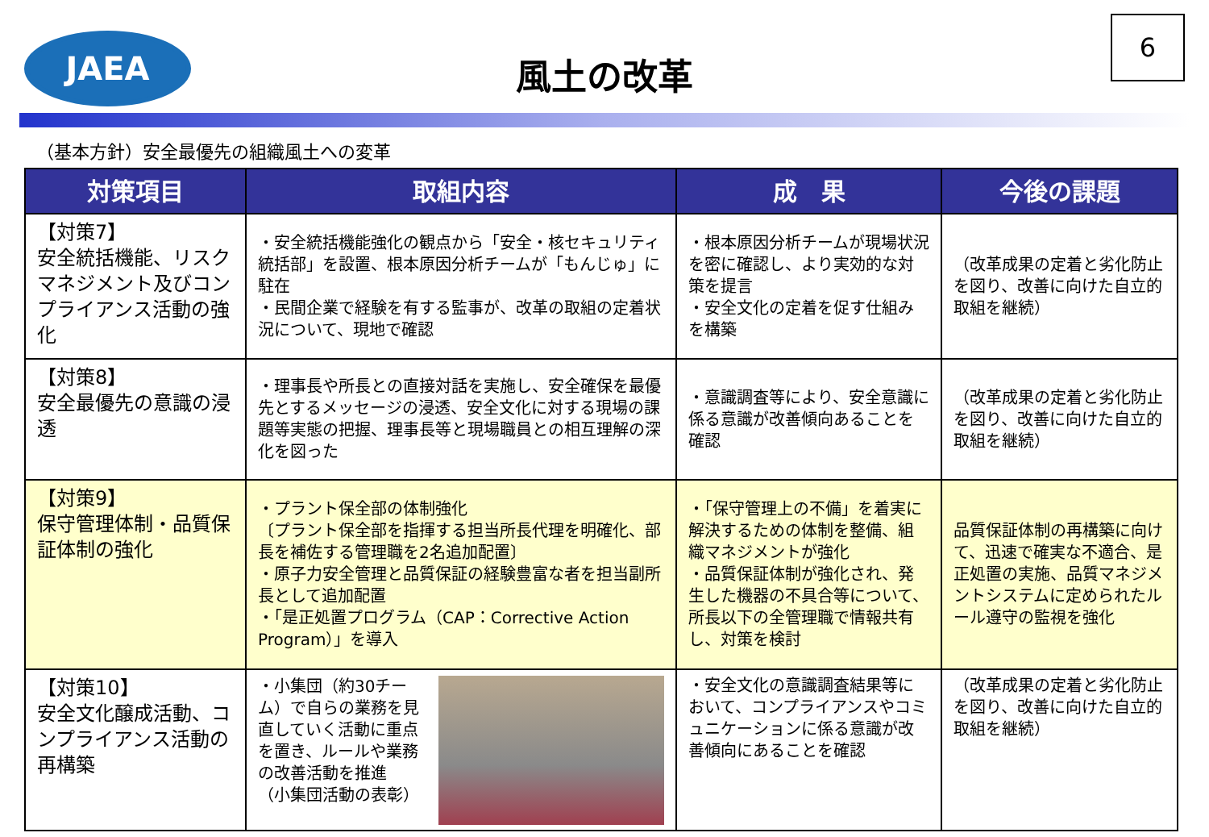JAEA
風土の改革
6
（基本方針）安全最優先の組織風土への変革
| 対策項目 | 取組内容 | 成 果 | 今後の課題 |
| --- | --- | --- | --- |
| 【対策7】 安全統括機能、リスクマネジメント及びコンプライアンス活動の強化 | ・安全統括機能強化の観点から「安全・核セキュリティ統括部」を設置、根本原因分析チームが「もんじゅ」に駐在 ・民間企業で経験を有する監事が、改革の取組の定着状況について、現地で確認 | ・根本原因分析チームが現場状況を密に確認し、より実効的な対策を提言 ・安全文化の定着を促す仕組みを構築 | （改革成果の定着と劣化防止を図り、改善に向けた自立的取組を継続） |
| 【対策8】 安全最優先の意識の浸透 | ・理事長や所長との直接対話を実施し、安全確保を最優先とするメッセージの浸透、安全文化に対する現場の課題等実態の把握、理事長等と現場職員との相互理解の深化を図った | ・意識調査等により、安全意識に係る意識が改善傾向あることを確認 | （改革成果の定着と劣化防止を図り、改善に向けた自立的取組を継続） |
| 【対策9】 保守管理体制・品質保証体制の強化 | ・プラント保全部の体制強化 〔プラント保全部を指揮する担当所長代理を明確化、部長を補佐する管理職を2名追加配置〕 ・原子力安全管理と品質保証の経験豊富な者を担当副所長として追加配置 ・「是正処置プログラム（CAP：Corrective Action Program）」を導入 | ・「保守管理上の不備」を着実に解決するための体制を整備、組織マネジメントが強化 ・品質保証体制が強化され、発生した機器の不具合等について、所長以下の全管理職で情報共有し、対策を検討 | 品質保証体制の再構築に向けて、迅速で確実な不適合、是正処置の実施、品質マネジメントシステムに定められたルール遵守の監視を強化 |
| 【対策10】 安全文化醸成活動、コンプライアンス活動の再構築 | ・小集団（約30チーム）で自らの業務を見直していく活動に重点を置き、ルールや業務の改善活動を推進 （小集団活動の表彰） | ・安全文化の意識調査結果等において、コンプライアンスやコミュニケーションに係る意識が改善傾向にあることを確認 | （改革成果の定着と劣化防止を図り、改善に向けた自立的取組を継続） |